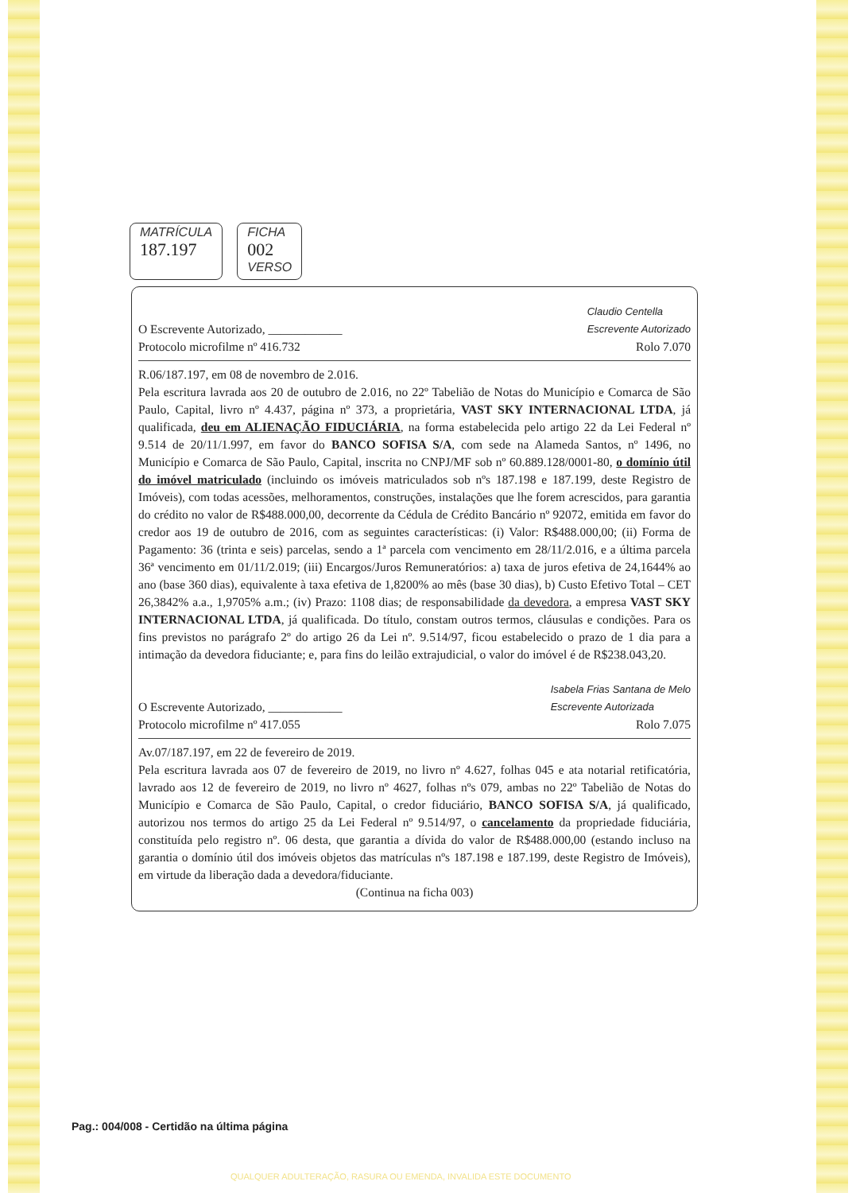MATRÍCULA
187.197
FICHA
002
VERSO
O Escrevente Autorizado, ____________ Claudio Centella
Escrevente Autorizado
Protocolo microfilme nº 416.732 Rolo 7.070
R.06/187.197, em 08 de novembro de 2.016.
Pela escritura lavrada aos 20 de outubro de 2.016, no 22º Tabelião de Notas do Município e Comarca de São Paulo, Capital, livro nº 4.437, página nº 373, a proprietária, VAST SKY INTERNACIONAL LTDA, já qualificada, deu em ALIENAÇÃO FIDUCIÁRIA, na forma estabelecida pelo artigo 22 da Lei Federal nº 9.514 de 20/11/1.997, em favor do BANCO SOFISA S/A, com sede na Alameda Santos, nº 1496, no Município e Comarca de São Paulo, Capital, inscrita no CNPJ/MF sob nº 60.889.128/0001-80, o domínio útil do imóvel matriculado (incluindo os imóveis matriculados sob nºs 187.198 e 187.199, deste Registro de Imóveis), com todas acessões, melhoramentos, construções, instalações que lhe forem acrescidos, para garantia do crédito no valor de R$488.000,00, decorrente da Cédula de Crédito Bancário nº 92072, emitida em favor do credor aos 19 de outubro de 2016, com as seguintes características: (i) Valor: R$488.000,00; (ii) Forma de Pagamento: 36 (trinta e seis) parcelas, sendo a 1ª parcela com vencimento em 28/11/2.016, e a última parcela 36ª vencimento em 01/11/2.019; (iii) Encargos/Juros Remuneratórios: a) taxa de juros efetiva de 24,1644% ao ano (base 360 dias), equivalente à taxa efetiva de 1,8200% ao mês (base 30 dias), b) Custo Efetivo Total – CET 26,3842% a.a., 1,9705% a.m.; (iv) Prazo: 1108 dias; de responsabilidade da devedora, a empresa VAST SKY INTERNACIONAL LTDA, já qualificada. Do título, constam outros termos, cláusulas e condições. Para os fins previstos no parágrafo 2º do artigo 26 da Lei nº. 9.514/97, ficou estabelecido o prazo de 1 dia para a intimação da devedora fiduciante; e, para fins do leilão extrajudicial, o valor do imóvel é de R$238.043,20.
O Escrevente Autorizado, ____________ Isabela Frias Santana de Melo
Escrevente Autorizada
Protocolo microfilme nº 417.055 Rolo 7.075
Av.07/187.197, em 22 de fevereiro de 2019.
Pela escritura lavrada aos 07 de fevereiro de 2019, no livro nº 4.627, folhas 045 e ata notarial retificatória, lavrado aos 12 de fevereiro de 2019, no livro nº 4627, folhas nºs 079, ambas no 22º Tabelião de Notas do Município e Comarca de São Paulo, Capital, o credor fiduciário, BANCO SOFISA S/A, já qualificado, autorizou nos termos do artigo 25 da Lei Federal nº 9.514/97, o cancelamento da propriedade fiduciária, constituída pelo registro nº. 06 desta, que garantia a dívida do valor de R$488.000,00 (estando incluso na garantia o domínio útil dos imóveis objetos das matrículas nºs 187.198 e 187.199, deste Registro de Imóveis), em virtude da liberação dada a devedora/fiduciante.
(Continua na ficha 003)
Pag.: 004/008 - Certidão na última página
QUALQUER ADULTERAÇÃO, RASURA OU EMENDA, INVALIDA ESTE DOCUMENTO